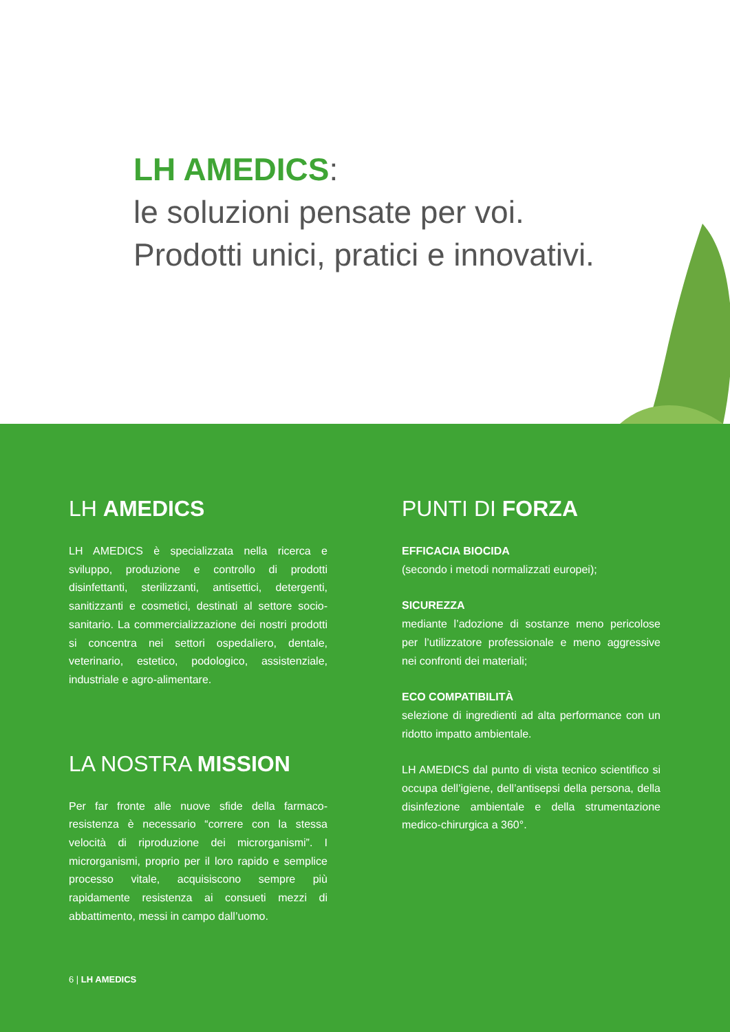LH AMEDICS:
le soluzioni pensate per voi.
Prodotti unici, pratici e innovativi.
LH AMEDICS
LH AMEDICS è specializzata nella ricerca e sviluppo, produzione e controllo di prodotti disinfettanti, sterilizzanti, antisettici, detergenti, sanitizzanti e cosmetici, destinati al settore socio-sanitario. La commercializzazione dei nostri prodotti si concentra nei settori ospedaliero, dentale, veterinario, estetico, podologico, assistenziale, industriale e agro-alimentare.
LA NOSTRA MISSION
Per far fronte alle nuove sfide della farmaco-resistenza è necessario “correre con la stessa velocità di riproduzione dei microrganismi”. I microrganismi, proprio per il loro rapido e semplice processo vitale, acquisiscono sempre più rapidamente resistenza ai consueti mezzi di abbattimento, messi in campo dall’uomo.
6 | LH AMEDICS
PUNTI DI FORZA
EFFICACIA BIOCIDA
(secondo i metodi normalizzati europei);
SICUREZZA
mediante l’adozione di sostanze meno pericolose per l’utilizzatore professionale e meno aggressive nei confronti dei materiali;
ECO COMPATIBILITÀ
selezione di ingredienti ad alta performance con un ridotto impatto ambientale.
LH AMEDICS dal punto di vista tecnico scientifico si occupa dell’igiene, dell’antisepsi della persona, della disinfezione ambientale e della strumentazione medico-chirurgica a 360°.